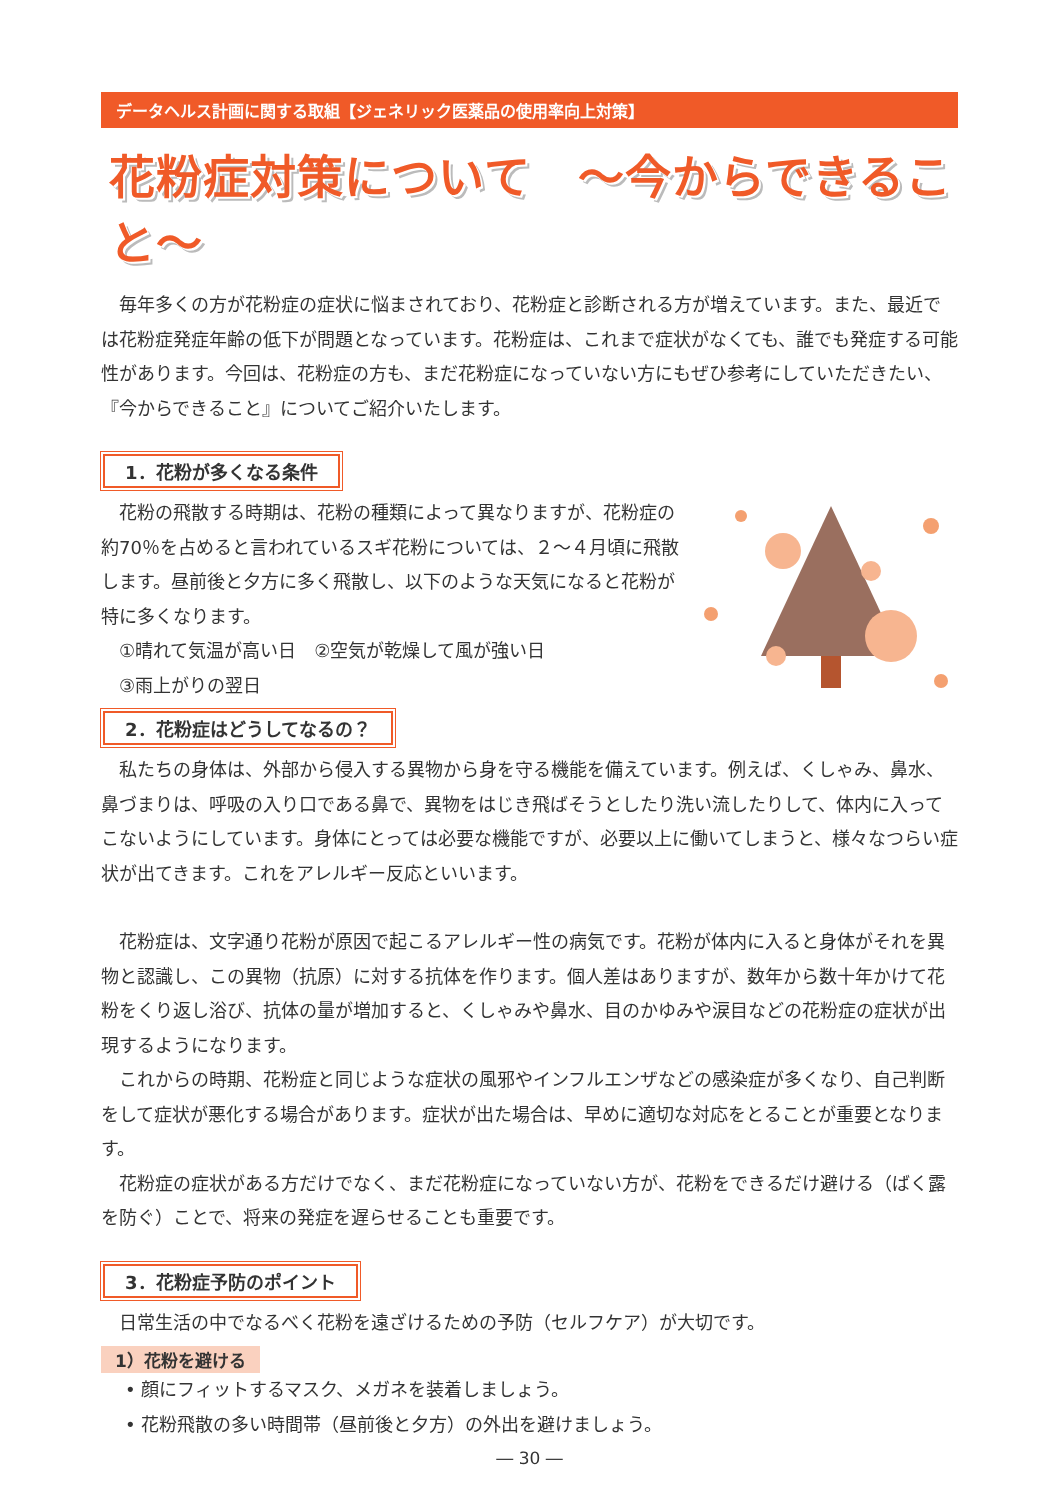データヘルス計画に関する取組【ジェネリック医薬品の使用率向上対策】
花粉症対策について　～今からできること～
毎年多くの方が花粉症の症状に悩まされており、花粉症と診断される方が増えています。また、最近では花粉症発症年齢の低下が問題となっています。花粉症は、これまで症状がなくても、誰でも発症する可能性があります。今回は、花粉症の方も、まだ花粉症になっていない方にもぜひ参考にしていただきたい、『今からできること』についてご紹介いたします。
1．花粉が多くなる条件
花粉の飛散する時期は、花粉の種類によって異なりますが、花粉症の約70％を占めると言われているスギ花粉については、２～４月頃に飛散します。昼前後と夕方に多く飛散し、以下のような天気になると花粉が特に多くなります。
①晴れて気温が高い日　②空気が乾燥して風が強い日
③雨上がりの翌日
2．花粉症はどうしてなるの？
私たちの身体は、外部から侵入する異物から身を守る機能を備えています。例えば、くしゃみ、鼻水、鼻づまりは、呼吸の入り口である鼻で、異物をはじき飛ばそうとしたり洗い流したりして、体内に入ってこないようにしています。身体にとっては必要な機能ですが、必要以上に働いてしまうと、様々なつらい症状が出てきます。これをアレルギー反応といいます。
花粉症は、文字通り花粉が原因で起こるアレルギー性の病気です。花粉が体内に入ると身体がそれを異物と認識し、この異物（抗原）に対する抗体を作ります。個人差はありますが、数年から数十年かけて花粉をくり返し浴び、抗体の量が増加すると、くしゃみや鼻水、目のかゆみや涙目などの花粉症の症状が出現するようになります。
これからの時期、花粉症と同じような症状の風邪やインフルエンザなどの感染症が多くなり、自己判断をして症状が悪化する場合があります。症状が出た場合は、早めに適切な対応をとることが重要となります。
花粉症の症状がある方だけでなく、まだ花粉症になっていない方が、花粉をできるだけ避ける（ばく露を防ぐ）ことで、将来の発症を遅らせることも重要です。
3．花粉症予防のポイント
日常生活の中でなるべく花粉を遠ざけるための予防（セルフケア）が大切です。
1）花粉を避ける
• 顔にフィットするマスク、メガネを装着しましょう。
• 花粉飛散の多い時間帯（昼前後と夕方）の外出を避けましょう。
― 30 ―